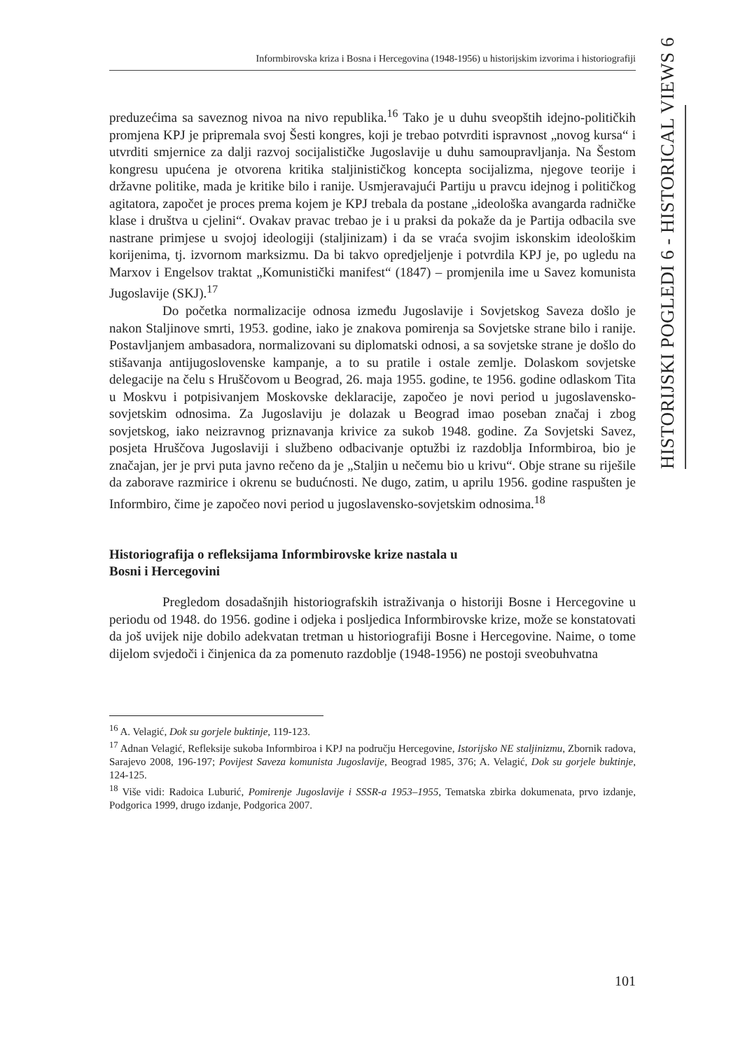Informbirovska kriza i Bosna i Hercegovina (1948-1956) u historijskim izvorima i historiografiji
preduzećima sa saveznog nivoa na nivo republika.<sup>16</sup> Tako je u duhu sveopštih idejno-političkih promjena KPJ je pripremala svoj Šesti kongres, koji je trebao potvrditi ispravnost „novog kursa“ i utvrditi smjernice za dalji razvoj socijalističke Jugoslavije u duhu samoupravljanja. Na Šestom kongresu upućena je otvorena kritika staljinističkog koncepta socijalizma, njegove teorije i državne politike, mada je kritike bilo i ranije. Usmjeravajući Partiju u pravcu idejnog i političkog agitatora, započet je proces prema kojem je KPJ trebala da postane „ideološka avangarda radničke klase i društva u cjelini“. Ovakav pravac trebao je i u praksi da pokaže da je Partija odbacila sve nastrane primjese u svojoj ideologiji (staljinizam) i da se vraća svojim iskonskim ideološkim korijenima, tj. izvornom marksizmu. Da bi takvo opredjeljenje i potvrdila KPJ je, po ugledu na Marxov i Engelsov traktat „Komunistički manifest“ (1847) – promjenila ime u Savez komunista Jugoslavije (SKJ).<sup>17</sup>
Do početka normalizacije odnosa između Jugoslavije i Sovjetskog Saveza došlo je nakon Staljinove smrti, 1953. godine, iako je znakova pomirenja sa Sovjetske strane bilo i ranije. Postavljanjem ambasadora, normalizovani su diplomatski odnosi, a sa sovjetske strane je došlo do stišavanja antijugoslovenske kampanje, a to su pratile i ostale zemlje. Dolaskom sovjetske delegacije na čelu s Hruščovom u Beograd, 26. maja 1955. godine, te 1956. godine odlaskom Tita u Moskvu i potpisivanjem Moskovske deklaracije, započeo je novi period u jugoslavensko-sovjetskim odnosima. Za Jugoslaviju je dolazak u Beograd imao poseban značaj i zbog sovjetskog, iako neizravnog priznavanja krivice za sukob 1948. godine. Za Sovjetski Savez, posjeta Hruščova Jugoslaviji i službeno odbacivanje optužbi iz razdoblja Informbiroa, bio je značajan, jer je prvi puta javno rečeno da je „Staljin u nečemu bio u krivu“. Obje strane su riješile da zaborave razmirice i okrenu se budućnosti. Ne dugo, zatim, u aprilu 1956. godine raspušten je Informbiro, čime je započeo novi period u jugoslavensko-sovjetskim odnosima.<sup>18</sup>
Historiografija o refleksijama Informbirovske krize nastala u
Bosni i Hercegovini
Pregledom dosadašnjih historiografskih istraživanja o historiji Bosne i Hercegovine u periodu od 1948. do 1956. godine i odjeka i posljedica Informbirovske krize, može se konstatovati da još uvijek nije dobilo adekvatan tretman u historiografiji Bosne i Hercegovine. Naime, o tome dijelom svjedoči i činjenica da za pomenuto razdoblje (1948-1956) ne postoji sveobuhvatna
<sup>16</sup> A. Velagić, Dok su gorjele buktinje, 119-123.
<sup>17</sup> Adnan Velagić, Refleksije sukoba Informbiroa i KPJ na području Hercegovine, Istorijsko NE staljinizmu, Zbornik radova, Sarajevo 2008, 196-197; Povijest Saveza komunista Jugoslavije, Beograd 1985, 376; A. Velagić, Dok su gorjele buktinje, 124-125.
<sup>18</sup> Više vidi: Radoica Luburić, Pomirenje Jugoslavije i SSSR-a 1953–1955, Tematska zbirka dokumenata, prvo izdanje, Podgorica 1999, drugo izdanje, Podgorica 2007.
HISTORIJSKI POGLEDI 6 - HISTORICAL VIEWS 6
101